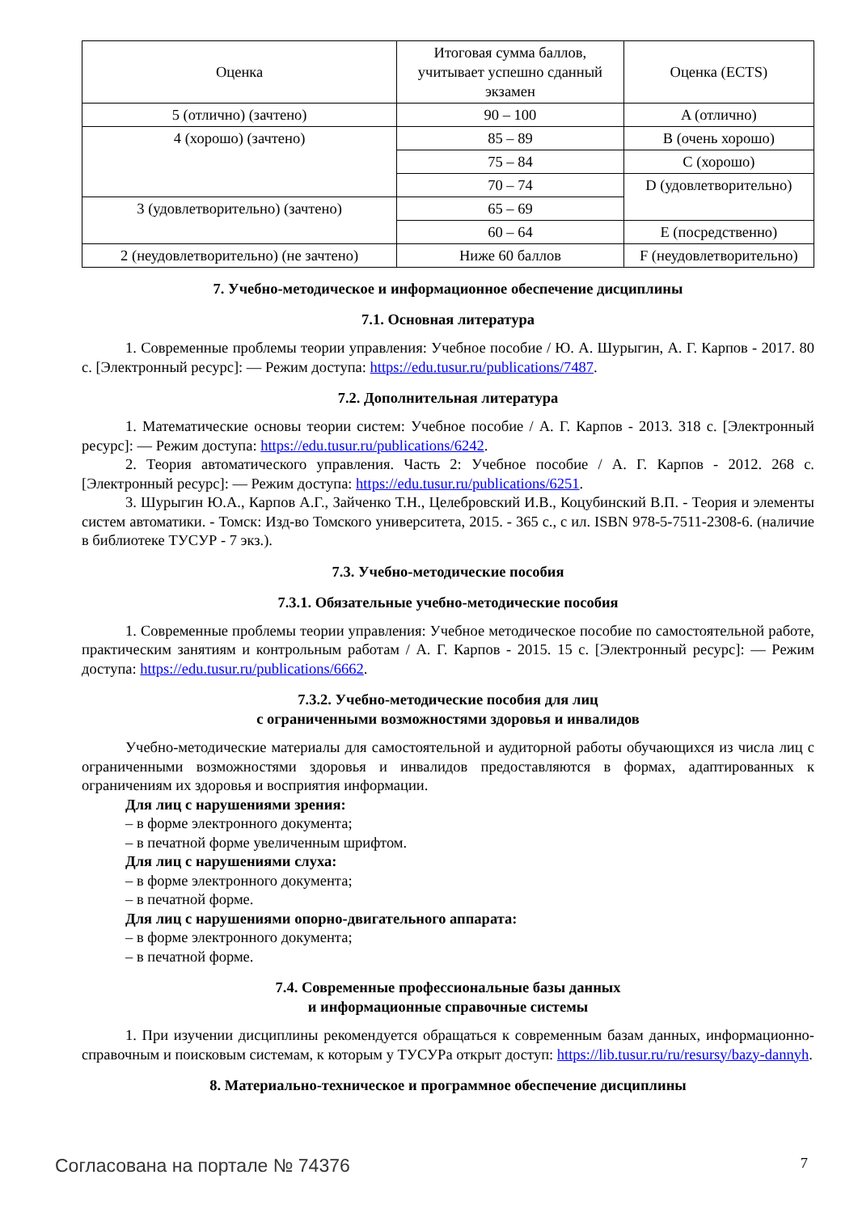| Оценка | Итоговая сумма баллов, учитывает успешно сданный экзамен | Оценка (ECTS) |
| 5 (отлично) (зачтено) | 90 – 100 | A (отлично) |
| 4 (хорошо) (зачтено) | 85 – 89 | B (очень хорошо) |
| | 75 – 84 | C (хорошо) |
| | 70 – 74 | D (удовлетворительно) |
| 3 (удовлетворительно) (зачтено) | 65 – 69 | |
| | 60 – 64 | E (посредственно) |
| 2 (неудовлетворительно) (не зачтено) | Ниже 60 баллов | F (неудовлетворительно) |
7. Учебно-методическое и информационное обеспечение дисциплины
7.1. Основная литература
1. Современные проблемы теории управления: Учебное пособие / Ю. А. Шурыгин, А. Г. Карпов - 2017. 80 с. [Электронный ресурс]: — Режим доступа: https://edu.tusur.ru/publications/7487.
7.2. Дополнительная литература
1. Математические основы теории систем: Учебное пособие / А. Г. Карпов - 2013. 318 с. [Электронный ресурс]: — Режим доступа: https://edu.tusur.ru/publications/6242.
2. Теория автоматического управления. Часть 2: Учебное пособие / А. Г. Карпов - 2012. 268 с. [Электронный ресурс]: — Режим доступа: https://edu.tusur.ru/publications/6251.
3. Шурыгин Ю.А., Карпов А.Г., Зайченко Т.Н., Целебровский И.В., Коцубинский В.П. - Теория и элементы систем автоматики. - Томск: Изд-во Томского университета, 2015. - 365 с., с ил. ISBN 978-5-7511-2308-6. (наличие в библиотеке ТУСУР - 7 экз.).
7.3. Учебно-методические пособия
7.3.1. Обязательные учебно-методические пособия
1. Современные проблемы теории управления: Учебное методическое пособие по самостоятельной работе, практическим занятиям и контрольным работам / А. Г. Карпов - 2015. 15 с. [Электронный ресурс]: — Режим доступа: https://edu.tusur.ru/publications/6662.
7.3.2. Учебно-методические пособия для лиц
с ограниченными возможностями здоровья и инвалидов
Учебно-методические материалы для самостоятельной и аудиторной работы обучающихся из числа лиц с ограниченными возможностями здоровья и инвалидов предоставляются в формах, адаптированных к ограничениям их здоровья и восприятия информации.
Для лиц с нарушениями зрения:
– в форме электронного документа;
– в печатной форме увеличенным шрифтом.
Для лиц с нарушениями слуха:
– в форме электронного документа;
– в печатной форме.
Для лиц с нарушениями опорно-двигательного аппарата:
– в форме электронного документа;
– в печатной форме.
7.4. Современные профессиональные базы данных
и информационные справочные системы
1. При изучении дисциплины рекомендуется обращаться к современным базам данных, информационно-справочным и поисковым системам, к которым у ТУСУРа открыт доступ: https://lib.tusur.ru/ru/resursy/bazy-dannyh.
8. Материально-техническое и программное обеспечение дисциплины
Согласована на портале № 74376 7